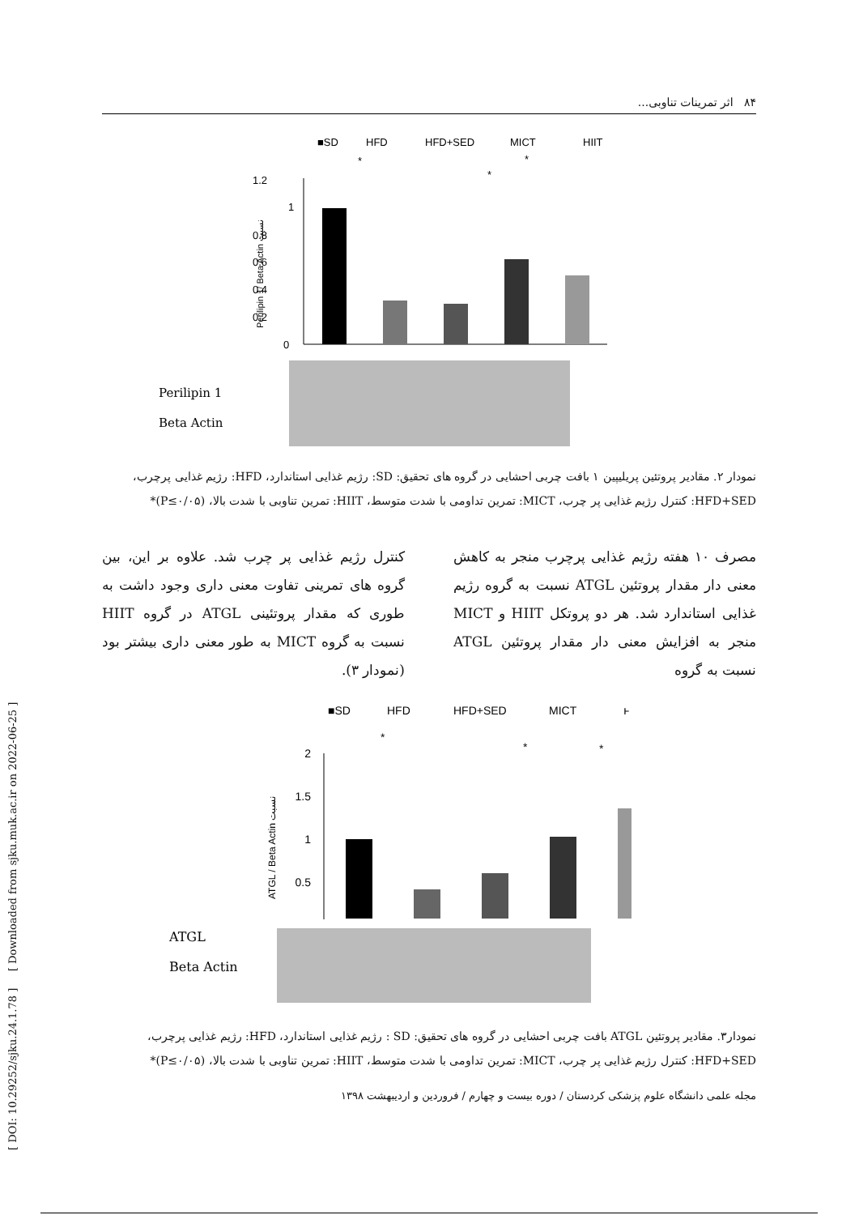۸۴ اثر تمرینات تناوبی...
■SD
HFD
HFD+SED
MICT
HIIT
1.2
1
0.8
0.6
0.4
0.2
0
*
*
*
Perilipin 1/ Beta Actin نسبت
Perilipin 1
Beta Actin
نمودار ۲. مقادیر پروتئین پریلیپین ۱ بافت چربی احشایی در گروه های تحقیق: SD: رژیم غذایی استاندارد، HFD: رژیم غذایی پرچرب، HFD+SED: کنترل رژیم غذایی پر چرب، MICT: تمرین تداومی با شدت متوسط، HIIT: تمرین تناوبی با شدت بالا، (P≤۰/۰۵)*
مصرف ۱۰ هفته رژیم غذایی پرچرب منجر به کاهش معنی دار مقدار پروتئین ATGL نسبت به گروه رژیم غذایی استاندارد شد. هر دو پروتکل HIIT و MICT منجر به افزایش معنی دار مقدار پروتئین ATGL نسبت به گروه
کنترل رژیم غذایی پر چرب شد. علاوه بر این، بین گروه های تمرینی تفاوت معنی داری وجود داشت به طوری که مقدار پروتئینی ATGL در گروه HIIT نسبت به گروه MICT به طور معنی داری بیشتر بود (نمودار ۳).
■SD
HFD
HFD+SED
MICT
ͱ
2
1.5
1
0.5
*
*
*
ATGL / Beta Actin نسبت
ATGL
Beta Actin
نمودار۳. مقادیر پروتئین ATGL بافت چربی احشایی در گروه های تحقیق: SD : رژیم غذایی استاندارد، HFD: رژیم غذایی پرچرب، HFD+SED: کنترل رژیم غذایی پر چرب، MICT: تمرین تداومی با شدت متوسط، HIIT: تمرین تناوبی با شدت بالا، (P≤۰/۰۵)*
مجله علمی دانشگاه علوم پزشکی کردستان / دوره بیست و چهارم / فروردین و اردیبهشت ۱۳۹۸
[ DOI: 10.29252/sjku.24.1.78 ] [ Downloaded from sjku.muk.ac.ir on 2022-06-25 ]